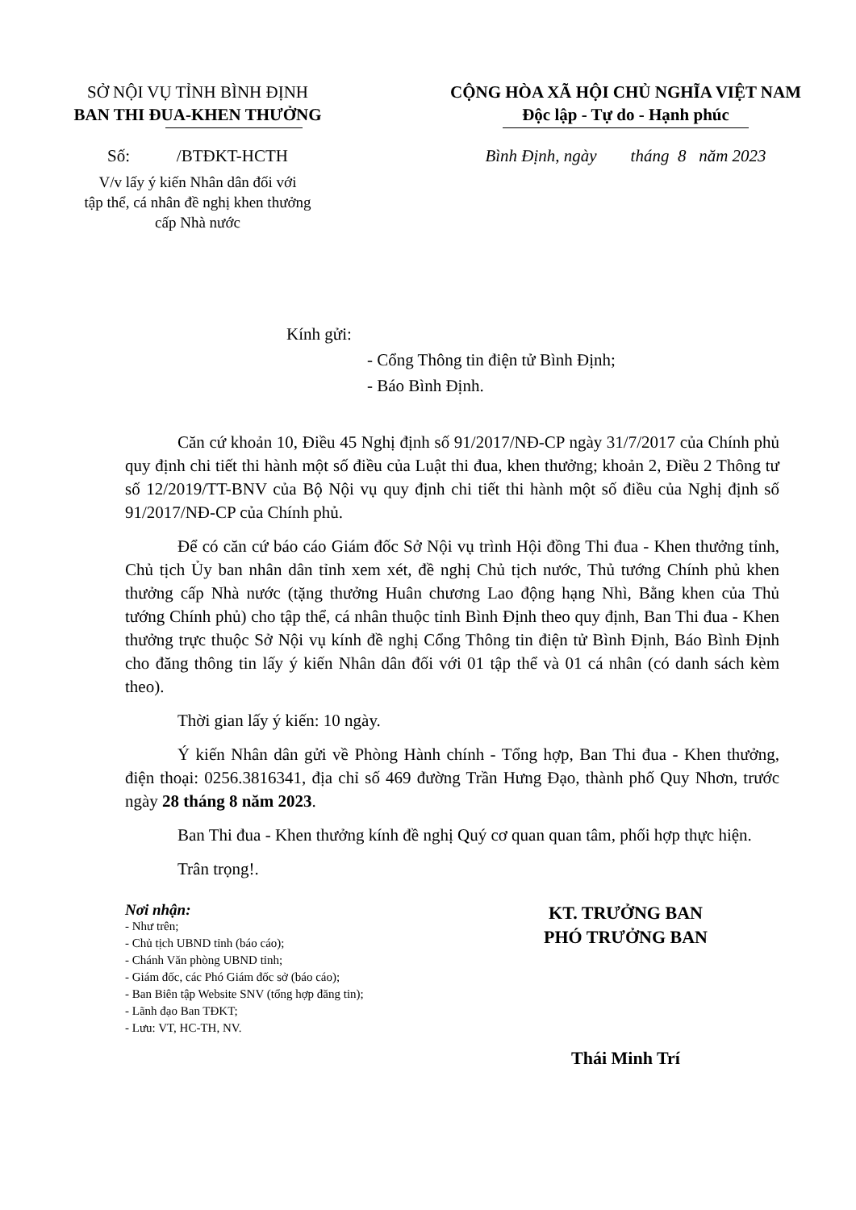SỞ NỘI VỤ TỈNH BÌNH ĐỊNH
BAN THI ĐUA-KHEN THƯỞNG
Số: /BTĐKT-HCTH
V/v lấy ý kiến Nhân dân đối với
tập thể, cá nhân đề nghị khen thưởng
cấp Nhà nước
CỘNG HÒA XÃ HỘI CHỦ NGHĨA VIỆT NAM
Độc lập - Tự do - Hạnh phúc
Bình Định, ngày tháng 8 năm 2023
Kính gửi:
- Cổng Thông tin điện tử Bình Định;
- Báo Bình Định.
Căn cứ khoản 10, Điều 45 Nghị định số 91/2017/NĐ-CP ngày 31/7/2017 của Chính phủ quy định chi tiết thi hành một số điều của Luật thi đua, khen thưởng; khoản 2, Điều 2 Thông tư số 12/2019/TT-BNV của Bộ Nội vụ quy định chi tiết thi hành một số điều của Nghị định số 91/2017/NĐ-CP của Chính phủ.
Để có căn cứ báo cáo Giám đốc Sở Nội vụ trình Hội đồng Thi đua - Khen thưởng tỉnh, Chủ tịch Ủy ban nhân dân tỉnh xem xét, đề nghị Chủ tịch nước, Thủ tướng Chính phủ khen thưởng cấp Nhà nước (tặng thưởng Huân chương Lao động hạng Nhì, Bằng khen của Thủ tướng Chính phủ) cho tập thể, cá nhân thuộc tỉnh Bình Định theo quy định, Ban Thi đua - Khen thưởng trực thuộc Sở Nội vụ kính đề nghị Cổng Thông tin điện tử Bình Định, Báo Bình Định cho đăng thông tin lấy ý kiến Nhân dân đối với 01 tập thể và 01 cá nhân (có danh sách kèm theo).
Thời gian lấy ý kiến: 10 ngày.
Ý kiến Nhân dân gửi về Phòng Hành chính - Tổng hợp, Ban Thi đua - Khen thưởng, điện thoại: 0256.3816341, địa chỉ số 469 đường Trần Hưng Đạo, thành phố Quy Nhơn, trước ngày 28 tháng 8 năm 2023.
Ban Thi đua - Khen thưởng kính đề nghị Quý cơ quan quan tâm, phối hợp thực hiện.
Trân trọng!.
Nơi nhận:
- Như trên;
- Chủ tịch UBND tỉnh (báo cáo);
- Chánh Văn phòng UBND tỉnh;
- Giám đốc, các Phó Giám đốc sở (báo cáo);
- Ban Biên tập Website SNV (tổng hợp đăng tin);
- Lãnh đạo Ban TĐKT;
- Lưu: VT, HC-TH, NV.
KT. TRƯỞNG BAN
PHÓ TRƯỞNG BAN
Thái Minh Trí